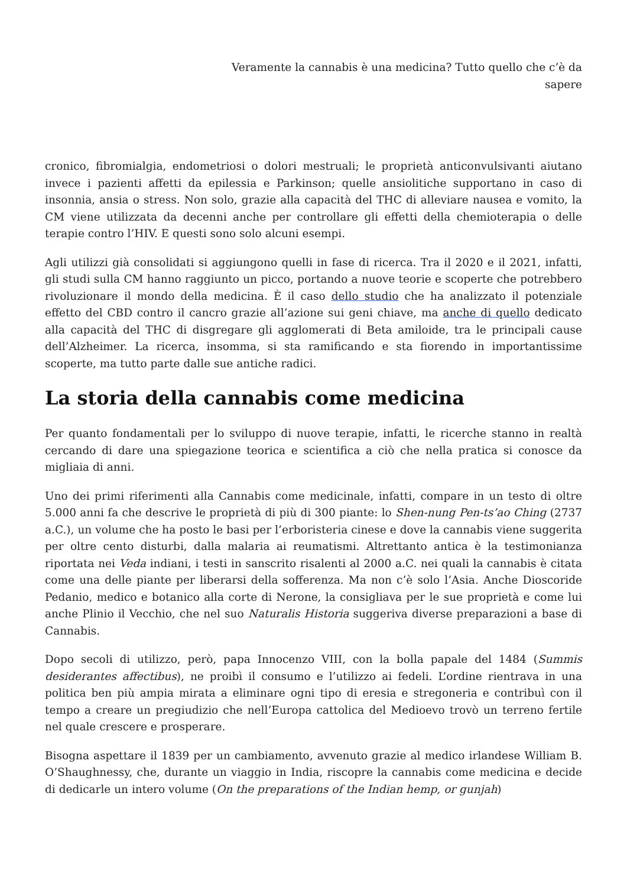Veramente la cannabis è una medicina? Tutto quello che c’è da sapere
cronico, fibromialgia, endometriosi o dolori mestruali; le proprietà anticonvulsivanti aiutano invece i pazienti affetti da epilessia e Parkinson; quelle ansiolitiche supportano in caso di insonnia, ansia o stress. Non solo, grazie alla capacità del THC di alleviare nausea e vomito, la CM viene utilizzata da decenni anche per controllare gli effetti della chemioterapia o delle terapie contro l’HIV. E questi sono solo alcuni esempi.
Agli utilizzi già consolidati si aggiungono quelli in fase di ricerca. Tra il 2020 e il 2021, infatti, gli studi sulla CM hanno raggiunto un picco, portando a nuove teorie e scoperte che potrebbero rivoluzionare il mondo della medicina. È il caso dello studio che ha analizzato il potenziale effetto del CBD contro il cancro grazie all’azione sui geni chiave, ma anche di quello dedicato alla capacità del THC di disgregare gli agglomerati di Beta amiloide, tra le principali cause dell’Alzheimer. La ricerca, insomma, si sta ramificando e sta fiorendo in importantissime scoperte, ma tutto parte dalle sue antiche radici.
La storia della cannabis come medicina
Per quanto fondamentali per lo sviluppo di nuove terapie, infatti, le ricerche stanno in realtà cercando di dare una spiegazione teorica e scientifica a ciò che nella pratica si conosce da migliaia di anni.
Uno dei primi riferimenti alla Cannabis come medicinale, infatti, compare in un testo di oltre 5.000 anni fa che descrive le proprietà di più di 300 piante: lo Shen-nung Pen-ts’ao Ching (2737 a.C.), un volume che ha posto le basi per l’erboristeria cinese e dove la cannabis viene suggerita per oltre cento disturbi, dalla malaria ai reumatismi. Altrettanto antica è la testimonianza riportata nei Veda indiani, i testi in sanscrito risalenti al 2000 a.C. nei quali la cannabis è citata come una delle piante per liberarsi della sofferenza. Ma non c’è solo l’Asia. Anche Dioscoride Pedanio, medico e botanico alla corte di Nerone, la consigliava per le sue proprietà e come lui anche Plinio il Vecchio, che nel suo Naturalis Historia suggeriva diverse preparazioni a base di Cannabis.
Dopo secoli di utilizzo, però, papa Innocenzo VIII, con la bolla papale del 1484 (Summis desiderantes affectibus), ne proibì il consumo e l’utilizzo ai fedeli. L’ordine rientrava in una politica ben più ampia mirata a eliminare ogni tipo di eresia e stregoneria e contribuì con il tempo a creare un pregiudizio che nell’Europa cattolica del Medioevo trovò un terreno fertile nel quale crescere e prosperare.
Bisogna aspettare il 1839 per un cambiamento, avvenuto grazie al medico irlandese William B. O’Shaughnessy, che, durante un viaggio in India, riscopre la cannabis come medicina e decide di dedicarle un intero volume (On the preparations of the Indian hemp, or gunjah)